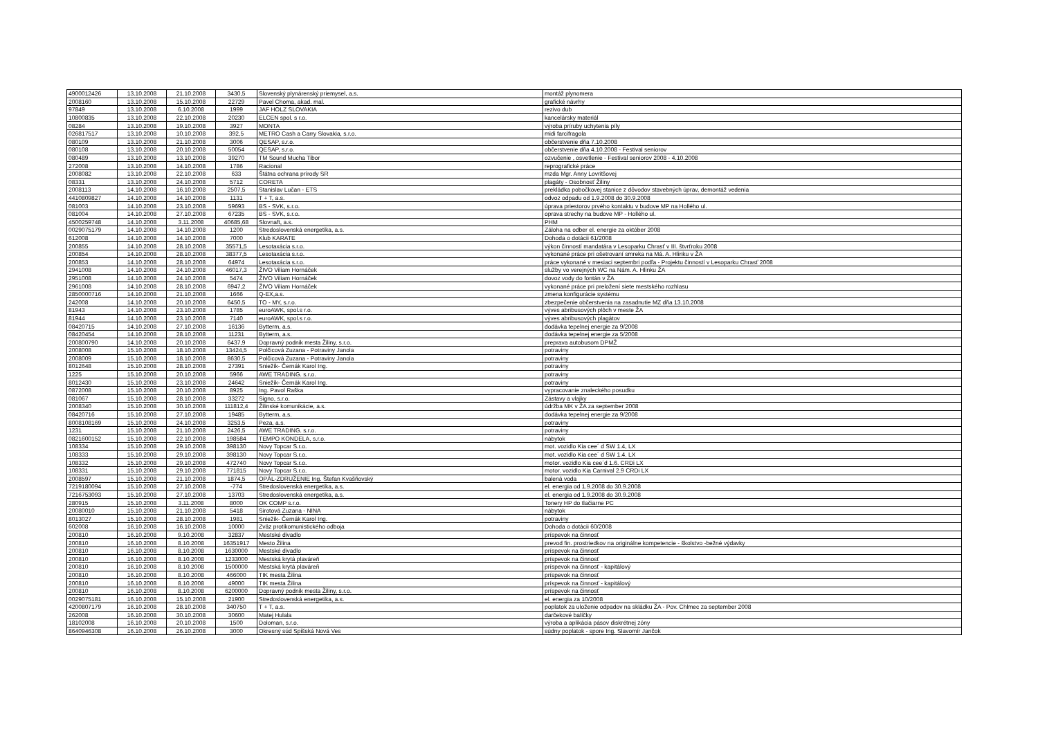| 4900012426 | 13.10.2008 | 21.10.2008 | 3430,5 | Slovenský plynárenský priemysel, a.s. | montáž plynomera |
| 2008160 | 13.10.2008 | 15.10.2008 | 22729 | Pavel Choma, akad. mal. | grafické návrhy |
| 97849 | 13.10.2008 | 6.10.2008 | 1999 | JAF HOLZ SLOVAKIA | rezivo dub |
| 10800835 | 13.10.2008 | 22.10.2008 | 20230 | ELCEN spol. s r.o. | kancelársky materiál |
| 08284 | 13.10.2008 | 19.10.2008 | 3927 | MONTA | výroba príruby uchytenia píly |
| 026817517 | 13.10.2008 | 10.10.2008 | 392,5 | METRO Cash a Carry Slovakia, s.r.o. | midi farcifragola |
| 080109 | 13.10.2008 | 21.10.2008 | 3006 | QESAP, s.r.o. | občerstvenie dňa 7.10.2008 |
| 080108 | 13.10.2008 | 20.10.2008 | 50054 | QESAP, s.r.o. | občerstvenie dňa 4.10.2008 - Festival seniorov |
| 080489 | 13.10.2008 | 13.10.2008 | 39270 | TM Sound Mucha Tibor | ozvučenie , osvetlenie - Festival seniorov 2008 - 4.10.2008 |
| 272008 | 13.10.2008 | 14.10.2008 | 1786 | Racional | reprografické práce |
| 2008082 | 13.10.2008 | 22.10.2008 | 633 | Štátna ochrana prírody SR | mzda Mgr. Anny Lovritšovej |
| 08331 | 13.10.2008 | 24.10.2008 | 5712 | CORETA | plagáty - Osobnosť Žiliny |
| 2008113 | 14.10.2008 | 16.10.2008 | 2507,5 | Stanislav Lučan - ETS | prekládka pobočkovej stanice z dôvodov stavebných úprav, demontáž vedenia |
| 4410809827 | 14.10.2008 | 14.10.2008 | 1131 | T + T, a.s. | odvoz odpadu od 1.9.2008 do 30.9.2008 |
| 081003 | 14.10.2008 | 23.10.2008 | 59693 | BS - SVK, s.r.o. | úprava priestorov prvého kontaktu v budove MP na Hollého ul. |
| 081004 | 14.10.2008 | 27.10.2008 | 67235 | BS - SVK, s.r.o. | oprava strechy na budove MP - Hollého ul. |
| 4500259748 | 14.10.2008 | 3.11.2008 | 40685,68 | Slovnaft, a.s. | PHM |
| 0029075179 | 14.10.2008 | 14.10.2008 | 1200 | Stredoslovenská energetika, a.s. | Záloha na odber el. energie za október 2008 |
| 612008 | 14.10.2008 | 14.10.2008 | 7000 | Klub KARATE | Dohoda o dotácii 61/2008 |
| 200855 | 14.10.2008 | 28.10.2008 | 35571,5 | Lesotaxácia s.r.o. | výkon činností mandatára v Lesoparku Chrasť v III. štvrťroku 2008 |
| 200854 | 14.10.2008 | 28.10.2008 | 38377,5 | Lesotaxácia s.r.o. | vykonané práce pri ošetrovaní smreka na Má. A. Hlinku v ŽA |
| 200853 | 14.10.2008 | 28.10.2008 | 64974 | Lesotaxácia s.r.o. | práce vykonané v mesiaci septembri podľa - Projektu činností v Lesoparku Chrasť 2008 |
| 2941008 | 14.10.2008 | 24.10.2008 | 46017,3 | ŽIVO Viliam Hornáček | služby vo verejných WC na Nám. A. Hlinku ŽA |
| 2951008 | 14.10.2008 | 24.10.2008 | 5474 | ŽIVO Viliam Hornáček | dovoz vody do fontán v ŽA |
| 2961008 | 14.10.2008 | 28.10.2008 | 6947,2 | ŽIVO Viliam Hornáček | vykonané práce pri preložení siete mestského rozhlasu |
| 2850000716 | 14.10.2008 | 21.10.2008 | 1666 | Q-EX,a.s. | zmena konfigurácie systému |
| 242008 | 14.10.2008 | 20.10.2008 | 6450,5 | TO - MY, s.r.o. | zbezpečenie občerstvenia na zasadnutie MZ dňa 13.10.2008 |
| 81943 | 14.10.2008 | 23.10.2008 | 1785 | euroAWK, spol.s r.o. | výves abribusových plôch v meste ŽA |
| 81944 | 14.10.2008 | 23.10.2008 | 7140 | euroAWK, spol.s r.o. | výves abribusových plagátov |
| 08420715 | 14.10.2008 | 27.10.2008 | 16136 | Bytterm, a.s. | dodávka tepelnej energie za 9/2008 |
| 08420454 | 14.10.2008 | 28.10.2008 | 11231 | Bytterm, a.s. | dodávka tepelnej energie za 5/2008 |
| 200800790 | 14.10.2008 | 20.10.2008 | 6437,9 | Dopravný podnik mesta Žiliny, s.r.o. | preprava autobusom DPMŽ |
| 2008008 | 15.10.2008 | 18.10.2008 | 13424,5 | Polčicová Zuzana - Potraviny Janola | potraviny |
| 2008009 | 15.10.2008 | 18.10.2008 | 8630,5 | Polčicová Zuzana - Potraviny Janola | potraviny |
| 8012648 | 15.10.2008 | 28.10.2008 | 27391 | Sniežík- Černák Karol Ing. | potraviny |
| 1225 | 15.10.2008 | 20.10.2008 | 5966 | AWE TRADING. s.r.o. | potraviny |
| 8012430 | 15.10.2008 | 23.10.2008 | 24642 | Sniežík- Černák Karol Ing. | potraviny |
| 0872008 | 15.10.2008 | 20.10.2008 | 8925 | Ing. Pavol Raška | vypracovanie znaleckého posudku |
| 081067 | 15.10.2008 | 28.10.2008 | 33272 | Signo, s.r.o. | Zástavy a vlajky |
| 2008340 | 15.10.2008 | 30.10.2008 | 111812,4 | Žilinské komunikácie, a.s. | údržba MK v ŽA za september 2008 |
| 08420716 | 15.10.2008 | 27.10.2008 | 19485 | Bytterm, a.s. | dodávka tepelnej energie za 9/2008 |
| 8008108169 | 15.10.2008 | 24.10.2008 | 3253,5 | Peza, a.s. | potraviny |
| 1231 | 15.10.2008 | 21.10.2008 | 2426,5 | AWE TRADING. s.r.o. | potraviny |
| 0821600152 | 15.10.2008 | 22.10.2008 | 198584 | TEMPO KONDELA, s.r.o. | nábytok |
| 108334 | 15.10.2008 | 29.10.2008 | 398130 | Novy Topcar S.r.o. | mot. vozidlo Kia cee´ d SW 1.4, LX |
| 108333 | 15.10.2008 | 29.10.2008 | 398130 | Novy Topcar S.r.o. | mot. vozidlo Kia cee´ d SW 1.4. LX |
| 108332 | 15.10.2008 | 29.10.2008 | 472740 | Novy Topcar S.r.o. | motor. vozidlo Kia cee´d 1.6. CRDi LX |
| 108331 | 15.10.2008 | 29.10.2008 | 771815 | Novy Topcar S.r.o. | motor. vozidlo Kia Carnival 2.9 CRDi LX |
| 2008597 | 15.10.2008 | 21.10.2008 | 1874,5 | OPÁL-ZDRUŽENIE Ing. Štefan Kvašňovský | balená voda |
| 7219180094 | 15.10.2008 | 27.10.2008 | -774 | Stredoslovenská energetika, a.s. | el. energia od 1.9.2008 do 30.9.2008 |
| 7216753093 | 15.10.2008 | 27.10.2008 | 13703 | Stredoslovenská energetika, a.s. | el. energia od 1.9.2008 do 30.9.2008 |
| 280915 | 15.10.2008 | 3.11.2008 | 8000 | OK COMP s.r.o. | Tonery HP do tlačiarne PC |
| 20080010 | 15.10.2008 | 21.10.2008 | 5418 | Sirotová Zuzana - NINA | nábytok |
| 8013027 | 15.10.2008 | 28.10.2008 | 1981 | Sniežík- Černák Karol Ing. | potraviny |
| 602008 | 16.10.2008 | 16.10.2008 | 10000 | Zväz protikomunistického odboja | Dohoda o dotácii 60/2008 |
| 200810 | 16.10.2008 | 9.10.2008 | 32837 | Mestské divadlo | príspevok na činnosť |
| 200810 | 16.10.2008 | 8.10.2008 | 16351917 | Mesto Žilina | prevod fin. prostriedkov na originálne kompetencie - školstvo -bežné výdavky |
| 200810 | 16.10.2008 | 8.10.2008 | 1630000 | Mestské divadlo | príspevok na činnosť |
| 200810 | 16.10.2008 | 8.10.2008 | 1233000 | Mestská krytá plaváreň | príspevok na činnosť |
| 200810 | 16.10.2008 | 8.10.2008 | 1500000 | Mestská krytá plaváreň | príspevok na činnosť - kapitálový |
| 200810 | 16.10.2008 | 8.10.2008 | 466000 | TIK mesta Žilina | príspevok na činnosť |
| 200810 | 16.10.2008 | 8.10.2008 | 49000 | TIK mesta Žilina | príspevok na činnosť - kapitálový |
| 200810 | 16.10.2008 | 8.10.2008 | 6200000 | Dopravný podnik mesta Žiliny, s.r.o. | príspevok na činnosť |
| 0029075181 | 16.10.2008 | 15.10.2008 | 21900 | Stredoslovenská energetika, a.s. | el. energia za 10/2008 |
| 4200807179 | 16.10.2008 | 28.10.2008 | 340750 | T + T, a.s. | poplatok za uloženie odpadov na skládku ŽA - Pov. Chlmec za september 2008 |
| 262008 | 16.10.2008 | 30.10.2008 | 30600 | Matej Hulala | darčekové balíčky |
| 18102008 | 16.10.2008 | 20.10.2008 | 1500 | Doloman, s.r.o. | výroba a aplikácia pásov diskrétnej zóny |
| 8640946308 | 16.10.2008 | 26.10.2008 | 3000 | Okresný súd Spišská Nová Ves | súdny poplatok - spore Ing. Slavomír Jančok |